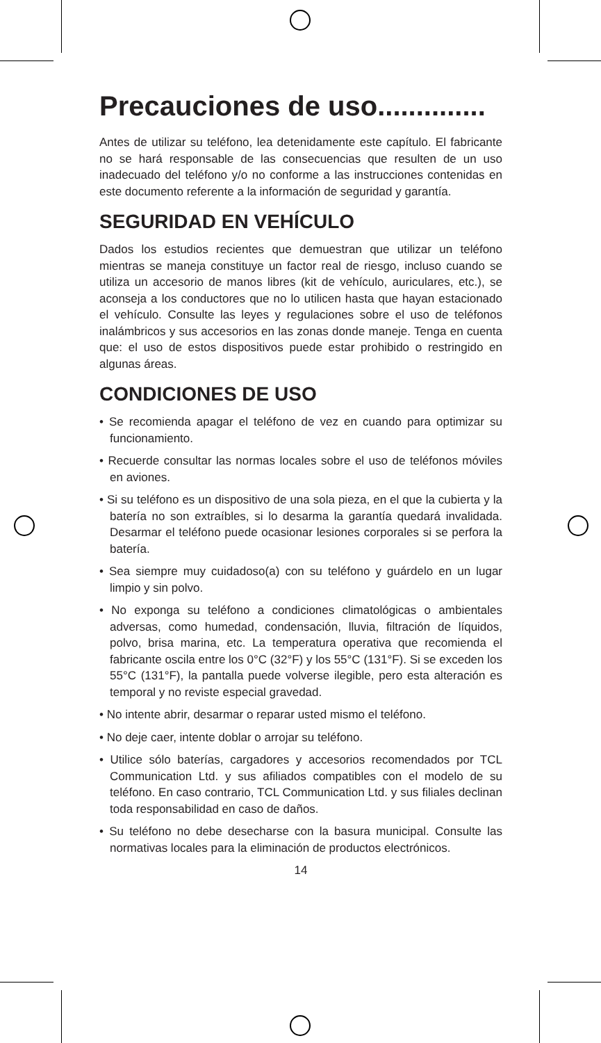Precauciones de uso..............
Antes de utilizar su teléfono, lea detenidamente este capítulo. El fabricante no se hará responsable de las consecuencias que resulten de un uso inadecuado del teléfono y/o no conforme a las instrucciones contenidas en este documento referente a la información de seguridad y garantía.
SEGURIDAD EN VEHÍCULO
Dados los estudios recientes que demuestran que utilizar un teléfono mientras se maneja constituye un factor real de riesgo, incluso cuando se utiliza un accesorio de manos libres (kit de vehículo, auriculares, etc.), se aconseja a los conductores que no lo utilicen hasta que hayan estacionado el vehículo. Consulte las leyes y regulaciones sobre el uso de teléfonos inalámbricos y sus accesorios en las zonas donde maneje. Tenga en cuenta que: el uso de estos dispositivos puede estar prohibido o restringido en algunas áreas.
CONDICIONES DE USO
• Se recomienda apagar el teléfono de vez en cuando para optimizar su funcionamiento.
• Recuerde consultar las normas locales sobre el uso de teléfonos móviles en aviones.
• Si su teléfono es un dispositivo de una sola pieza, en el que la cubierta y la batería no son extraíbles, si lo desarma la garantía quedará invalidada. Desarmar el teléfono puede ocasionar lesiones corporales si se perfora la batería.
• Sea siempre muy cuidadoso(a) con su teléfono y guárdelo en un lugar limpio y sin polvo.
• No exponga su teléfono a condiciones climatológicas o ambientales adversas, como humedad, condensación, lluvia, filtración de líquidos, polvo, brisa marina, etc. La temperatura operativa que recomienda el fabricante oscila entre los 0°C (32°F) y los 55°C (131°F). Si se exceden los 55°C (131°F), la pantalla puede volverse ilegible, pero esta alteración es temporal y no reviste especial gravedad.
• No intente abrir, desarmar o reparar usted mismo el teléfono.
• No deje caer, intente doblar o arrojar su teléfono.
• Utilice sólo baterías, cargadores y accesorios recomendados por TCL Communication Ltd. y sus afiliados compatibles con el modelo de su teléfono. En caso contrario, TCL Communication Ltd. y sus filiales declinan toda responsabilidad en caso de daños.
• Su teléfono no debe desecharse con la basura municipal. Consulte las normativas locales para la eliminación de productos electrónicos.
14